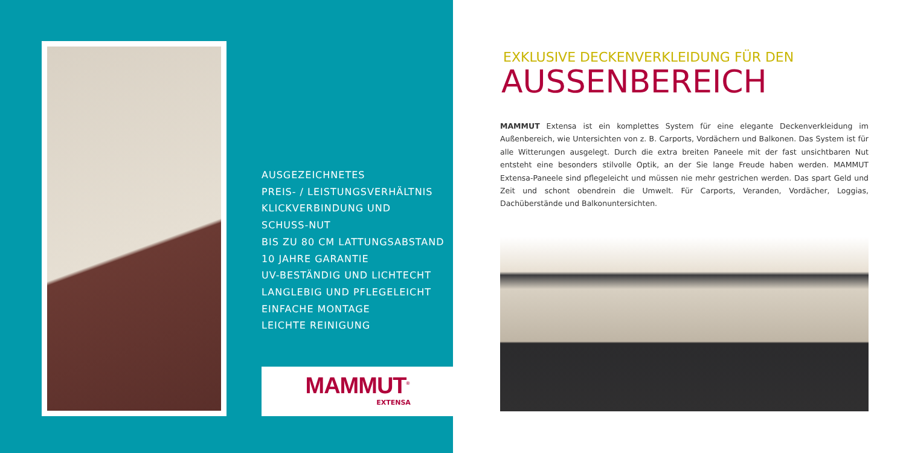AUSGEZEICHNETES
PREIS- / LEISTUNGSVERHÄLTNIS
KLICKVERBINDUNG UND
SCHUSS-NUT
BIS ZU 80 CM LATTUNGSABSTAND
10 JAHRE GARANTIE
UV-BESTÄNDIG UND LICHTECHT
LANGLEBIG UND PFLEGELEICHT
EINFACHE MONTAGE
LEICHTE REINIGUNG
MAMMUT<sup>®</sup>
EXTENSA
EXKLUSIVE DECKENVERKLEIDUNG FÜR DEN
AUSSENBEREICH
MAMMUT Extensa ist ein komplettes System für eine elegante Deckenverkleidung im Außenbereich, wie Untersichten von z. B. Carports, Vordächern und Balkonen. Das System ist für alle Witterungen ausgelegt. Durch die extra breiten Paneele mit der fast unsichtbaren Nut entsteht eine besonders stilvolle Optik, an der Sie lange Freude haben werden. MAMMUT Extensa-Paneele sind pflegeleicht und müssen nie mehr gestrichen werden. Das spart Geld und Zeit und schont obendrein die Umwelt. Für Carports, Veranden, Vordächer, Loggias, Dachüberstände und Balkonuntersichten.